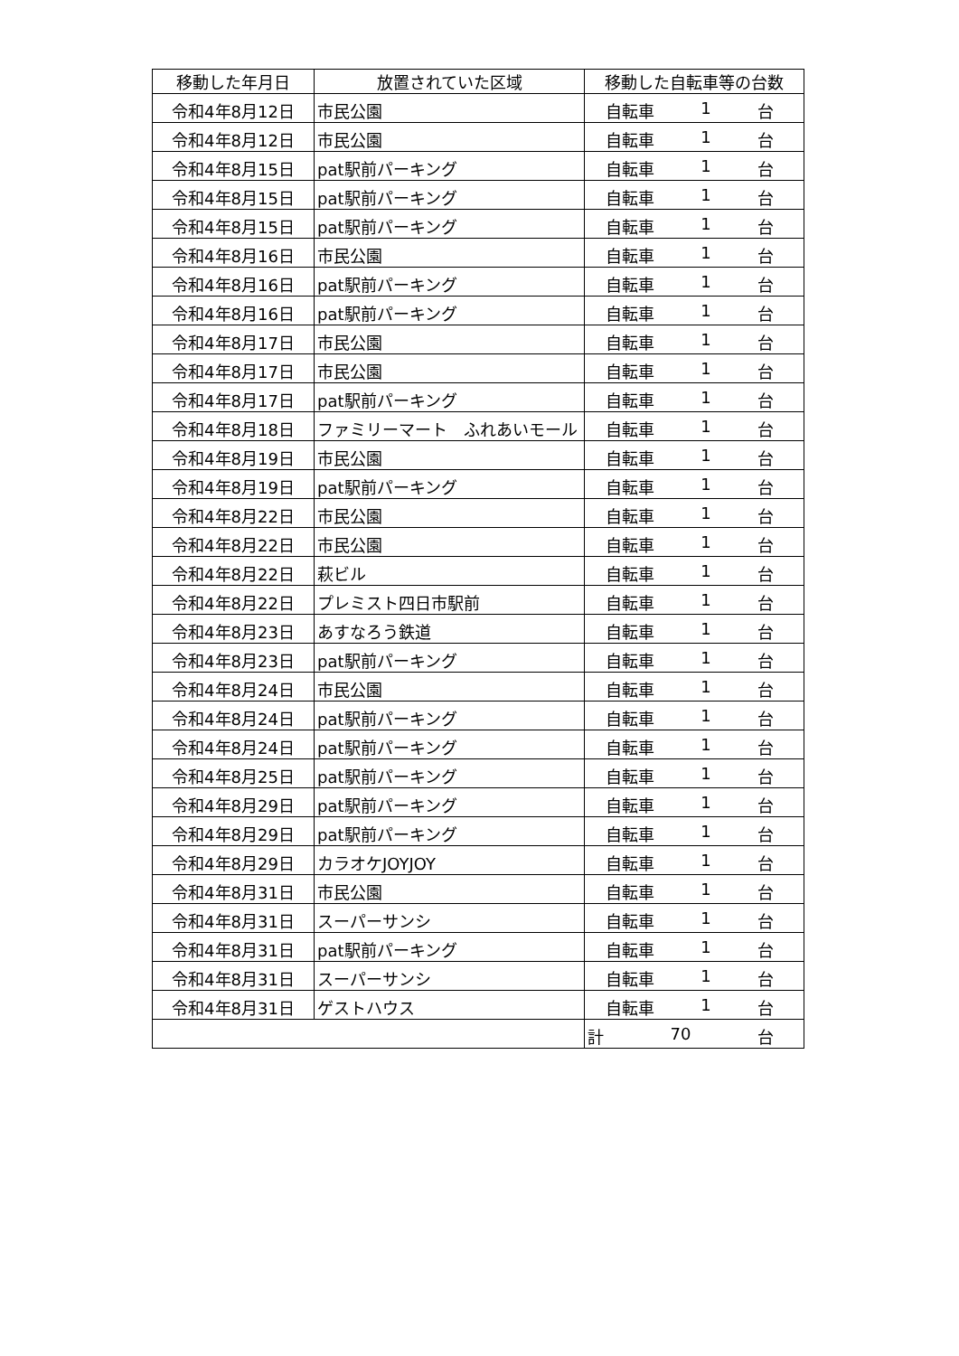| 移動した年月日 | 放置されていた区域 | 移動した自転車等の台数 |
| --- | --- | --- |
| 令和4年8月12日 | 市民公園 | 自転車 1 台 |
| 令和4年8月12日 | 市民公園 | 自転車 1 台 |
| 令和4年8月15日 | pat駅前パーキング | 自転車 1 台 |
| 令和4年8月15日 | pat駅前パーキング | 自転車 1 台 |
| 令和4年8月15日 | pat駅前パーキング | 自転車 1 台 |
| 令和4年8月16日 | 市民公園 | 自転車 1 台 |
| 令和4年8月16日 | pat駅前パーキング | 自転車 1 台 |
| 令和4年8月16日 | pat駅前パーキング | 自転車 1 台 |
| 令和4年8月17日 | 市民公園 | 自転車 1 台 |
| 令和4年8月17日 | 市民公園 | 自転車 1 台 |
| 令和4年8月17日 | pat駅前パーキング | 自転車 1 台 |
| 令和4年8月18日 | ファミリーマート ふれあいモール | 自転車 1 台 |
| 令和4年8月19日 | 市民公園 | 自転車 1 台 |
| 令和4年8月19日 | pat駅前パーキング | 自転車 1 台 |
| 令和4年8月22日 | 市民公園 | 自転車 1 台 |
| 令和4年8月22日 | 市民公園 | 自転車 1 台 |
| 令和4年8月22日 | 萩ビル | 自転車 1 台 |
| 令和4年8月22日 | プレミスト四日市駅前 | 自転車 1 台 |
| 令和4年8月23日 | あすなろう鉄道 | 自転車 1 台 |
| 令和4年8月23日 | pat駅前パーキング | 自転車 1 台 |
| 令和4年8月24日 | 市民公園 | 自転車 1 台 |
| 令和4年8月24日 | pat駅前パーキング | 自転車 1 台 |
| 令和4年8月24日 | pat駅前パーキング | 自転車 1 台 |
| 令和4年8月25日 | pat駅前パーキング | 自転車 1 台 |
| 令和4年8月29日 | pat駅前パーキング | 自転車 1 台 |
| 令和4年8月29日 | pat駅前パーキング | 自転車 1 台 |
| 令和4年8月29日 | カラオケJOYJOY | 自転車 1 台 |
| 令和4年8月31日 | 市民公園 | 自転車 1 台 |
| 令和4年8月31日 | スーパーサンシ | 自転車 1 台 |
| 令和4年8月31日 | pat駅前パーキング | 自転車 1 台 |
| 令和4年8月31日 | スーパーサンシ | 自転車 1 台 |
| 令和4年8月31日 | ゲストハウス | 自転車 1 台 |
| | | 計 70 台 |